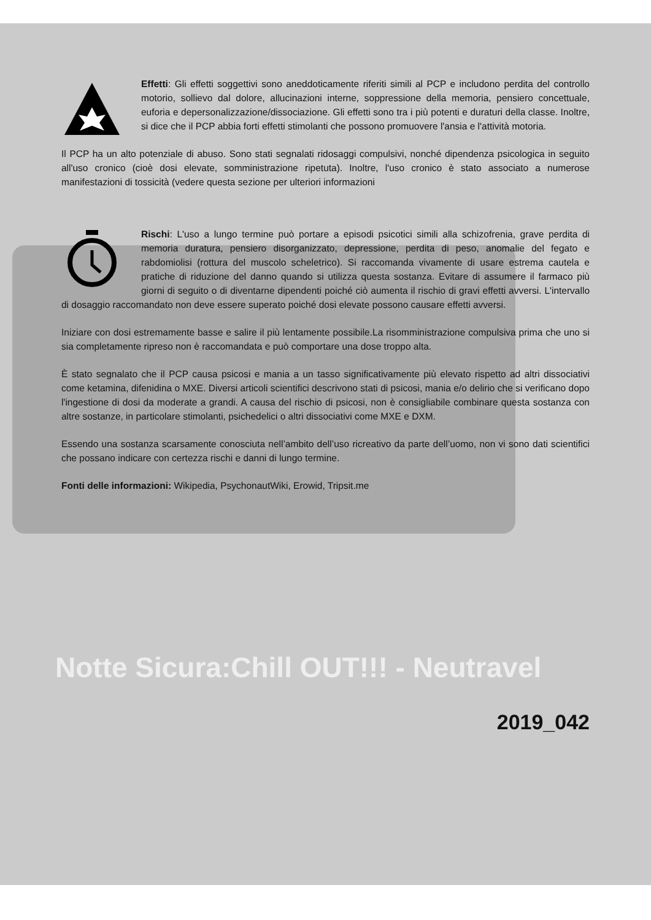Effetti: Gli effetti soggettivi sono aneddoticamente riferiti simili al PCP e includono perdita del controllo motorio, sollievo dal dolore, allucinazioni interne, soppressione della memoria, pensiero concettuale, euforia e depersonalizzazione/dissociazione. Gli effetti sono tra i più potenti e duraturi della classe. Inoltre, si dice che il PCP abbia forti effetti stimolanti che possono promuovere l'ansia e l'attività motoria.
Il PCP ha un alto potenziale di abuso. Sono stati segnalati ridosaggi compulsivi, nonché dipendenza psicologica in seguito all'uso cronico (cioè dosi elevate, somministrazione ripetuta). Inoltre, l'uso cronico è stato associato a numerose manifestazioni di tossicità (vedere questa sezione per ulteriori informazioni
Rischi: L'uso a lungo termine può portare a episodi psicotici simili alla schizofrenia, grave perdita di memoria duratura, pensiero disorganizzato, depressione, perdita di peso, anomalie del fegato e rabdomiolisi (rottura del muscolo scheletrico). Si raccomanda vivamente di usare estrema cautela e pratiche di riduzione del danno quando si utilizza questa sostanza. Evitare di assumere il farmaco più giorni di seguito o di diventarne dipendenti poiché ciò aumenta il rischio di gravi effetti avversi. L'intervallo di dosaggio raccomandato non deve essere superato poiché dosi elevate possono causare effetti avversi.
Iniziare con dosi estremamente basse e salire il più lentamente possibile.La risomministrazione compulsiva prima che uno si sia completamente ripreso non è raccomandata e può comportare una dose troppo alta.
È stato segnalato che il PCP causa psicosi e mania a un tasso significativamente più elevato rispetto ad altri dissociativi come ketamina, difenidina o MXE. Diversi articoli scientifici descrivono stati di psicosi, mania e/o delirio che si verificano dopo l'ingestione di dosi da moderate a grandi. A causa del rischio di psicosi, non è consigliabile combinare questa sostanza con altre sostanze, in particolare stimolanti, psichedelici o altri dissociativi come MXE e DXM.
Essendo una sostanza scarsamente conosciuta nell’ambito dell’uso ricreativo da parte dell’uomo, non vi sono dati scientifici che possano indicare con certezza rischi e danni di lungo termine.
Fonti delle informazioni: Wikipedia, PsychonautWiki, Erowid, Tripsit.me
Notte Sicura:Chill OUT!!! - Neutravel
2019_042